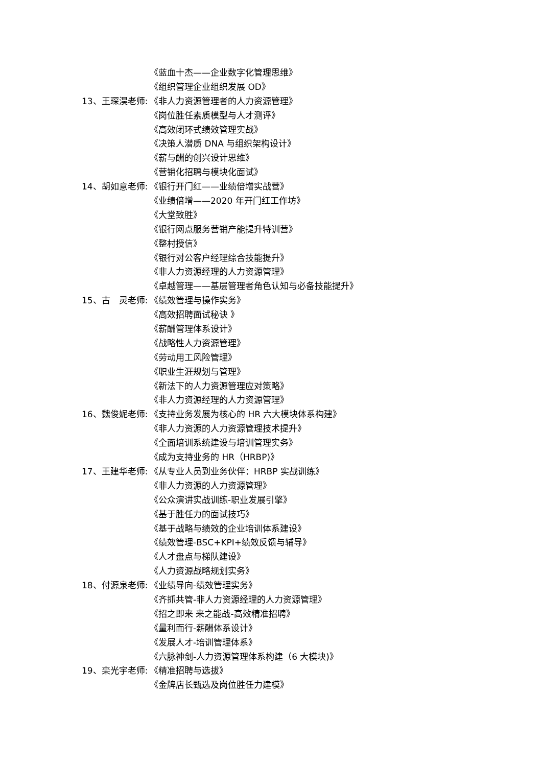《蓝血十杰——企业数字化管理思维》
《组织管理企业组织发展 OD》
13、王琛淏老师: 《非人力资源管理者的人力资源管理》
《岗位胜任素质模型与人才测评》
《高效闭环式绩效管理实战》
《决策人潜质 DNA 与组织架构设计》
《薪与酬的创兴设计思维》
《营销化招聘与模块化面试》
14、胡如意老师: 《银行开门红——业绩倍增实战营》
《业绩倍增——2020 年开门红工作坊》
《大堂致胜》
《银行网点服务营销产能提升特训营》
《整村授信》
《银行对公客户经理综合技能提升》
《非人力资源经理的人力资源管理》
《卓越管理——基层管理者角色认知与必备技能提升》
15、古　灵老师: 《绩效管理与操作实务》
《高效招聘面试秘诀 》
《薪酬管理体系设计》
《战略性人力资源管理》
《劳动用工风险管理》
《职业生涯规划与管理》
《新法下的人力资源管理应对策略》
《非人力资源经理的人力资源管理》
16、魏俊妮老师: 《支持业务发展为核心的 HR 六大模块体系构建》
《非人力资源的人力资源管理技术提升》
《全面培训系统建设与培训管理实务》
《成为支持业务的 HR（HRBP)》
17、王建华老师: 《从专业人员到业务伙伴：HRBP 实战训练》
《非人力资源的人力资源管理》
《公众演讲实战训练-职业发展引擎》
《基于胜任力的面试技巧》
《基于战略与绩效的企业培训体系建设》
《绩效管理-BSC+KPI+绩效反馈与辅导》
《人才盘点与梯队建设》
《人力资源战略规划实务》
18、付源泉老师: 《业绩导向-绩效管理实务》
《齐抓共管-非人力资源经理的人力资源管理》
《招之即来 来之能战-高效精准招聘》
《量利而行-薪酬体系设计》
《发展人才-培训管理体系》
《六脉神剑-人力资源管理体系构建（6 大模块)》
19、栾光宇老师: 《精准招聘与选拔》
《金牌店长甄选及岗位胜任力建模》